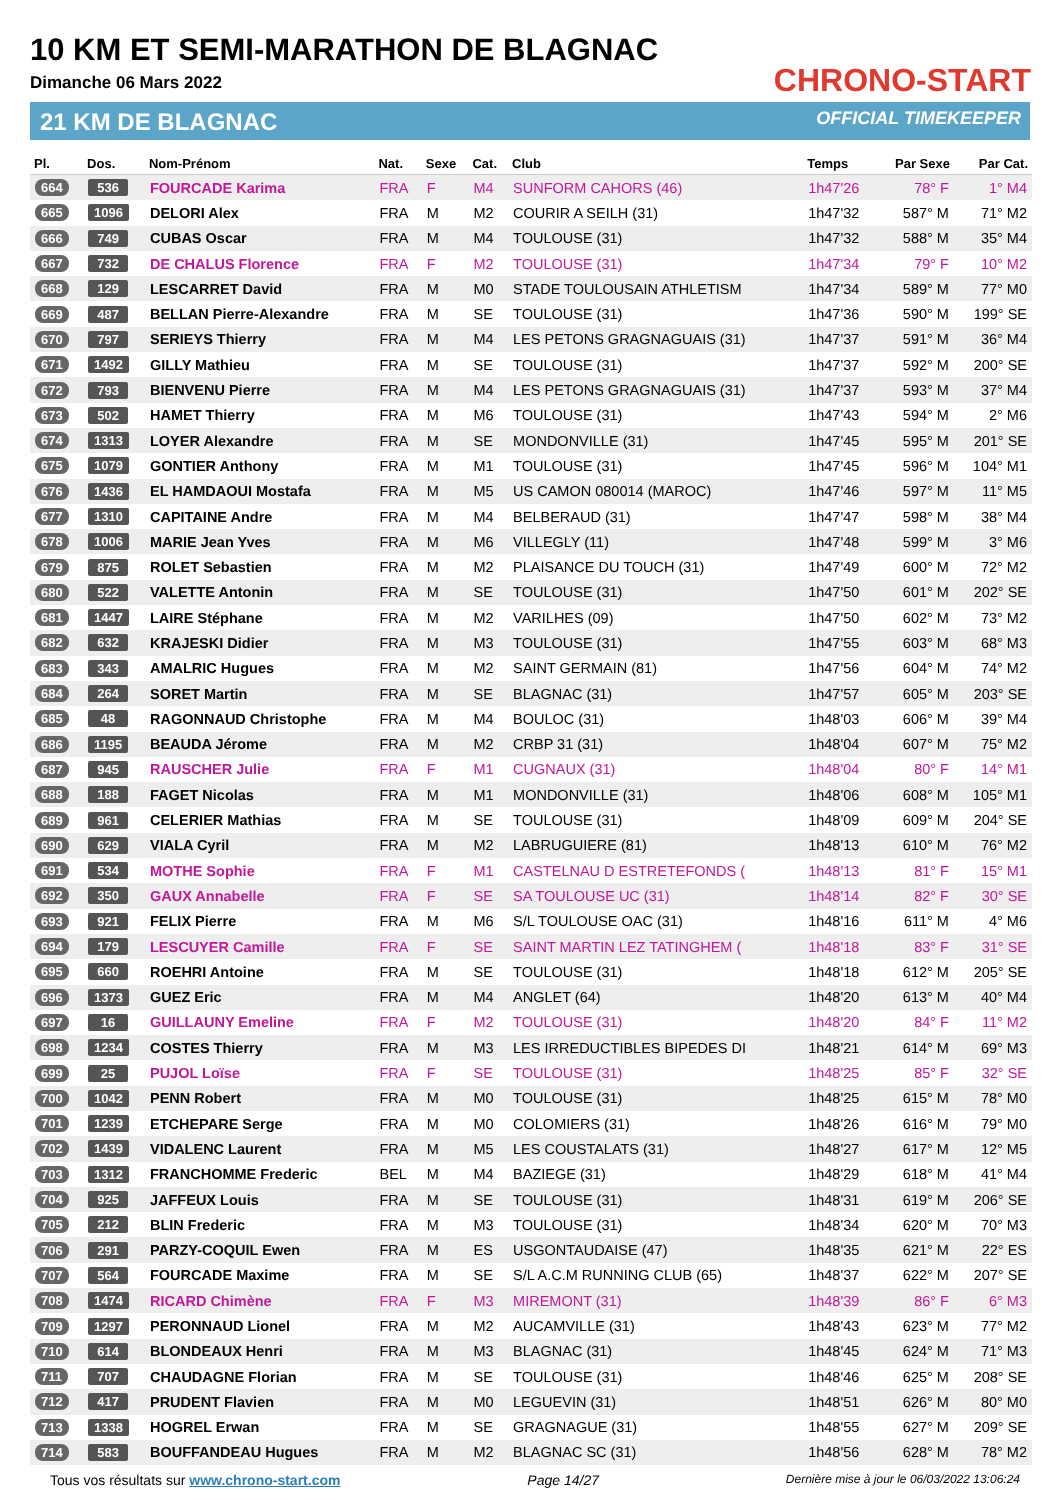10 KM ET SEMI-MARATHON DE BLAGNAC
Dimanche 06 Mars 2022
21 KM DE BLAGNAC
CHRONO-START
OFFICIAL TIMEKEEPER
| Pl. | Dos. | Nom-Prénom | Nat. | Sexe | Cat. | Club | Temps | Par Sexe | Par Cat. |
| --- | --- | --- | --- | --- | --- | --- | --- | --- | --- |
| 664 | 536 | FOURCADE Karima | FRA | F | M4 | SUNFORM CAHORS (46) | 1h47'26 | 78° F | 1° M4 |
| 665 | 1096 | DELORI Alex | FRA | M | M2 | COURIR A SEILH (31) | 1h47'32 | 587° M | 71° M2 |
| 666 | 749 | CUBAS Oscar | FRA | M | M4 | TOULOUSE (31) | 1h47'32 | 588° M | 35° M4 |
| 667 | 732 | DE CHALUS Florence | FRA | F | M2 | TOULOUSE (31) | 1h47'34 | 79° F | 10° M2 |
| 668 | 129 | LESCARRET David | FRA | M | M0 | STADE TOULOUSAIN ATHLETISM | 1h47'34 | 589° M | 77° M0 |
| 669 | 487 | BELLAN Pierre-Alexandre | FRA | M | SE | TOULOUSE (31) | 1h47'36 | 590° M | 199° SE |
| 670 | 797 | SERIEYS Thierry | FRA | M | M4 | LES PETONS GRAGNAGUAIS (31) | 1h47'37 | 591° M | 36° M4 |
| 671 | 1492 | GILLY Mathieu | FRA | M | SE | TOULOUSE (31) | 1h47'37 | 592° M | 200° SE |
| 672 | 793 | BIENVENU Pierre | FRA | M | M4 | LES PETONS GRAGNAGUAIS (31) | 1h47'37 | 593° M | 37° M4 |
| 673 | 502 | HAMET Thierry | FRA | M | M6 | TOULOUSE (31) | 1h47'43 | 594° M | 2° M6 |
| 674 | 1313 | LOYER Alexandre | FRA | M | SE | MONDONVILLE (31) | 1h47'45 | 595° M | 201° SE |
| 675 | 1079 | GONTIER Anthony | FRA | M | M1 | TOULOUSE (31) | 1h47'45 | 596° M | 104° M1 |
| 676 | 1436 | EL HAMDAOUI Mostafa | FRA | M | M5 | US CAMON 080014 (MAROC) | 1h47'46 | 597° M | 11° M5 |
| 677 | 1310 | CAPITAINE Andre | FRA | M | M4 | BELBERAUD (31) | 1h47'47 | 598° M | 38° M4 |
| 678 | 1006 | MARIE Jean Yves | FRA | M | M6 | VILLEGLY (11) | 1h47'48 | 599° M | 3° M6 |
| 679 | 875 | ROLET Sebastien | FRA | M | M2 | PLAISANCE DU TOUCH (31) | 1h47'49 | 600° M | 72° M2 |
| 680 | 522 | VALETTE Antonin | FRA | M | SE | TOULOUSE (31) | 1h47'50 | 601° M | 202° SE |
| 681 | 1447 | LAIRE Stéphane | FRA | M | M2 | VARILHES (09) | 1h47'50 | 602° M | 73° M2 |
| 682 | 632 | KRAJESKI Didier | FRA | M | M3 | TOULOUSE (31) | 1h47'55 | 603° M | 68° M3 |
| 683 | 343 | AMALRIC Hugues | FRA | M | M2 | SAINT GERMAIN (81) | 1h47'56 | 604° M | 74° M2 |
| 684 | 264 | SORET Martin | FRA | M | SE | BLAGNAC (31) | 1h47'57 | 605° M | 203° SE |
| 685 | 48 | RAGONNAUD Christophe | FRA | M | M4 | BOULOC (31) | 1h48'03 | 606° M | 39° M4 |
| 686 | 1195 | BEAUDA Jérome | FRA | M | M2 | CRBP 31 (31) | 1h48'04 | 607° M | 75° M2 |
| 687 | 945 | RAUSCHER Julie | FRA | F | M1 | CUGNAUX (31) | 1h48'04 | 80° F | 14° M1 |
| 688 | 188 | FAGET Nicolas | FRA | M | M1 | MONDONVILLE (31) | 1h48'06 | 608° M | 105° M1 |
| 689 | 961 | CELERIER Mathias | FRA | M | SE | TOULOUSE (31) | 1h48'09 | 609° M | 204° SE |
| 690 | 629 | VIALA Cyril | FRA | M | M2 | LABRUGUIERE (81) | 1h48'13 | 610° M | 76° M2 |
| 691 | 534 | MOTHE Sophie | FRA | F | M1 | CASTELNAU D ESTRETEFONDS ( | 1h48'13 | 81° F | 15° M1 |
| 692 | 350 | GAUX Annabelle | FRA | F | SE | SA TOULOUSE UC (31) | 1h48'14 | 82° F | 30° SE |
| 693 | 921 | FELIX Pierre | FRA | M | M6 | S/L TOULOUSE OAC (31) | 1h48'16 | 611° M | 4° M6 |
| 694 | 179 | LESCUYER Camille | FRA | F | SE | SAINT MARTIN LEZ TATINGHEM ( | 1h48'18 | 83° F | 31° SE |
| 695 | 660 | ROEHRI Antoine | FRA | M | SE | TOULOUSE (31) | 1h48'18 | 612° M | 205° SE |
| 696 | 1373 | GUEZ Eric | FRA | M | M4 | ANGLET (64) | 1h48'20 | 613° M | 40° M4 |
| 697 | 16 | GUILLAUNY Emeline | FRA | F | M2 | TOULOUSE (31) | 1h48'20 | 84° F | 11° M2 |
| 698 | 1234 | COSTES Thierry | FRA | M | M3 | LES IRREDUCTIBLES BIPEDES DI | 1h48'21 | 614° M | 69° M3 |
| 699 | 25 | PUJOL Loïse | FRA | F | SE | TOULOUSE (31) | 1h48'25 | 85° F | 32° SE |
| 700 | 1042 | PENN Robert | FRA | M | M0 | TOULOUSE (31) | 1h48'25 | 615° M | 78° M0 |
| 701 | 1239 | ETCHEPARE Serge | FRA | M | M0 | COLOMIERS (31) | 1h48'26 | 616° M | 79° M0 |
| 702 | 1439 | VIDALENC Laurent | FRA | M | M5 | LES COUSTALATS (31) | 1h48'27 | 617° M | 12° M5 |
| 703 | 1312 | FRANCHOMME Frederic | BEL | M | M4 | BAZIEGE (31) | 1h48'29 | 618° M | 41° M4 |
| 704 | 925 | JAFFEUX Louis | FRA | M | SE | TOULOUSE (31) | 1h48'31 | 619° M | 206° SE |
| 705 | 212 | BLIN Frederic | FRA | M | M3 | TOULOUSE (31) | 1h48'34 | 620° M | 70° M3 |
| 706 | 291 | PARZY-COQUIL Ewen | FRA | M | ES | USGONTAUDAISE (47) | 1h48'35 | 621° M | 22° ES |
| 707 | 564 | FOURCADE Maxime | FRA | M | SE | S/L A.C.M RUNNING CLUB (65) | 1h48'37 | 622° M | 207° SE |
| 708 | 1474 | RICARD Chimène | FRA | F | M3 | MIREMONT (31) | 1h48'39 | 86° F | 6° M3 |
| 709 | 1297 | PERONNAUD Lionel | FRA | M | M2 | AUCAMVILLE (31) | 1h48'43 | 623° M | 77° M2 |
| 710 | 614 | BLONDEAUX Henri | FRA | M | M3 | BLAGNAC (31) | 1h48'45 | 624° M | 71° M3 |
| 711 | 707 | CHAUDAGNE Florian | FRA | M | SE | TOULOUSE (31) | 1h48'46 | 625° M | 208° SE |
| 712 | 417 | PRUDENT Flavien | FRA | M | M0 | LEGUEVIN (31) | 1h48'51 | 626° M | 80° M0 |
| 713 | 1338 | HOGREL Erwan | FRA | M | SE | GRAGNAGUE (31) | 1h48'55 | 627° M | 209° SE |
| 714 | 583 | BOUFFANDEAU Hugues | FRA | M | M2 | BLAGNAC SC (31) | 1h48'56 | 628° M | 78° M2 |
Tous vos résultats sur www.chrono-start.com Page 14/27 Dernière mise à jour le 06/03/2022 13:06:24